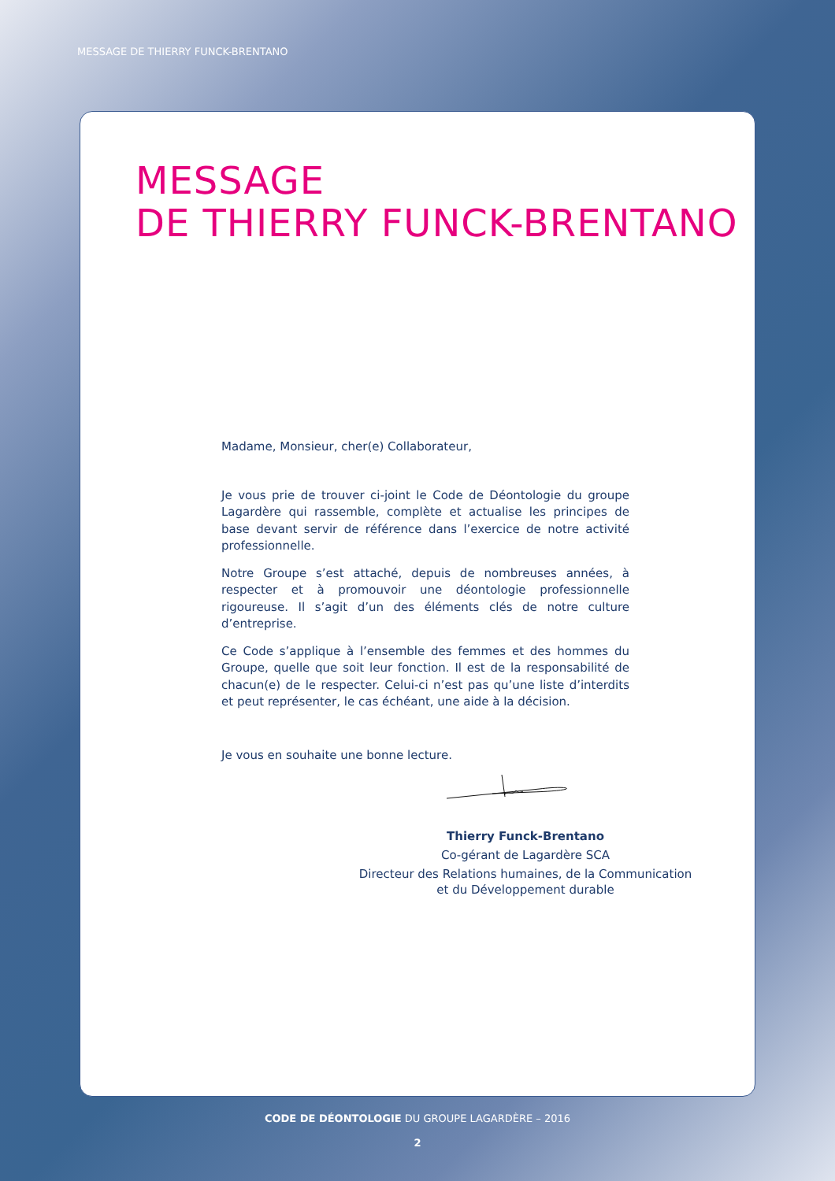MESSAGE DE THIERRY FUNCK-BRENTANO
MESSAGE
DE THIERRY FUNCK-BRENTANO
Madame, Monsieur, cher(e) Collaborateur,
Je vous prie de trouver ci-joint le Code de Déontologie du groupe Lagardère qui rassemble, complète et actualise les principes de base devant servir de référence dans l’exercice de notre activité professionnelle.
Notre Groupe s’est attaché, depuis de nombreuses années, à respecter et à promouvoir une déontologie professionnelle rigoureuse. Il s’agit d’un des éléments clés de notre culture d’entreprise.
Ce Code s’applique à l’ensemble des femmes et des hommes du Groupe, quelle que soit leur fonction. Il est de la responsabilité de chacun(e) de le respecter. Celui-ci n’est pas qu’une liste d’interdits et peut représenter, le cas échéant, une aide à la décision.
Je vous en souhaite une bonne lecture.
Thierry Funck-Brentano
Co-gérant de Lagardère SCA
Directeur des Relations humaines, de la Communication
et du Développement durable
CODE DE DÉONTOLOGIE DU GROUPE LAGARDÈRE – 2016
2